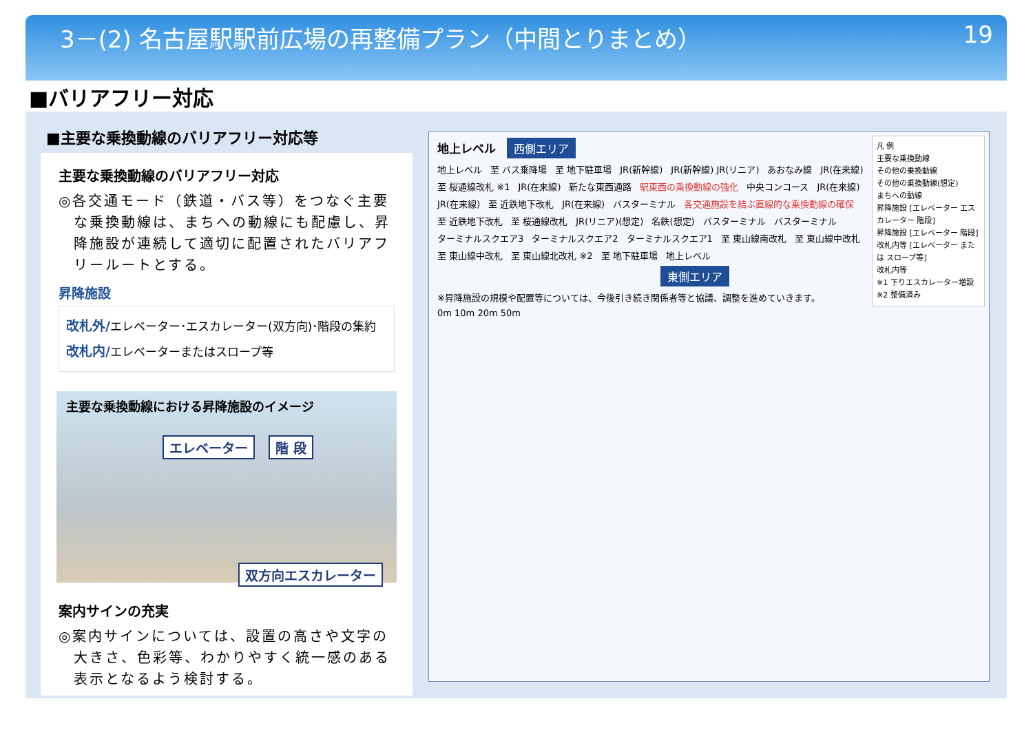3－(2) 名古屋駅駅前広場の再整備プラン（中間とりまとめ） 19
■バリアフリー対応
■主要な乗換動線のバリアフリー対応等
主要な乗換動線のバリアフリー対応
◎各交通モード（鉄道・バス等）をつなぐ主要な乗換動線は、まちへの動線にも配慮し、昇降施設が連続して適切に配置されたバリアフリールートとする。
昇降施設
改札外/エレベーター･エスカレーター(双方向)･階段の集約
改札内/エレベーターまたはスロープ等
主要な乗換動線における昇降施設のイメージ
エレベーター 階 段
双方向エスカレーター
案内サインの充実
◎案内サインについては、設置の高さや文字の大きさ、色彩等、わかりやすく統一感のある表示となるよう検討する。
凡 例
主要な乗換動線
その他の乗換動線
その他の乗換動線(想定)
まちへの動線
昇降施設 [エレベーター エスカレーター 階段]
昇降施設 [エレベーター 階段]
改札内等 [エレベーター または スロープ等]
改札内等
※1 下りエスカレーター増設
※2 整備済み
地上レベル 西側エリア
地上レベル 至 バス乗降場 至 地下駐車場 JR(新幹線) JR(新幹線) JR(リニア) あおなみ線 JR(在来線) 至 桜通線改札 ※1 JR(在来線) 新たな東西通路 駅東西の乗換動線の強化 中央コンコース JR(在来線) JR(在来線) 至 近鉄地下改札 JR(在来線) バスターミナル 各交通施設を結ぶ直線的な乗換動線の確保 至 近鉄地下改札 至 桜通線改札 JR(リニア)(想定) 名鉄(想定) バスターミナル バスターミナル ターミナルスクエア3 ターミナルスクエア2 ターミナルスクエア1 至 東山線南改札 至 東山線中改札 至 東山線中改札 至 東山線北改札 ※2 至 地下駐車場 地上レベル
東側エリア
※昇降施設の規模や配置等については、今後引き続き関係者等と協議、調整を進めていきます。 0m 10m 20m 50m